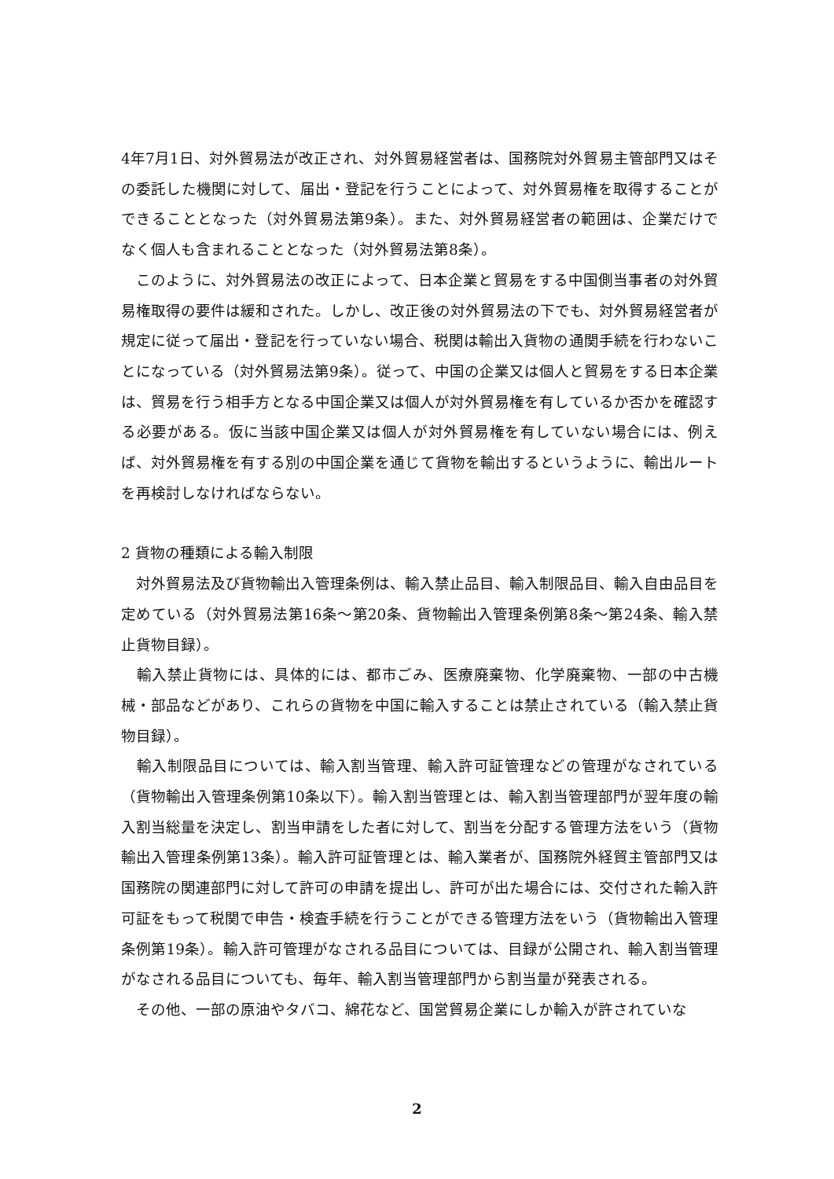4年7月1日、対外貿易法が改正され、対外貿易経営者は、国務院対外貿易主管部門又はその委託した機関に対して、届出・登記を行うことによって、対外貿易権を取得することができることとなった（対外貿易法第9条）。また、対外貿易経営者の範囲は、企業だけでなく個人も含まれることとなった（対外貿易法第8条）。
　このように、対外貿易法の改正によって、日本企業と貿易をする中国側当事者の対外貿易権取得の要件は緩和された。しかし、改正後の対外貿易法の下でも、対外貿易経営者が規定に従って届出・登記を行っていない場合、税関は輸出入貨物の通関手続を行わないことになっている（対外貿易法第9条）。従って、中国の企業又は個人と貿易をする日本企業は、貿易を行う相手方となる中国企業又は個人が対外貿易権を有しているか否かを確認する必要がある。仮に当該中国企業又は個人が対外貿易権を有していない場合には、例えば、対外貿易権を有する別の中国企業を通じて貨物を輸出するというように、輸出ルートを再検討しなければならない。
2 貨物の種類による輸入制限
　対外貿易法及び貨物輸出入管理条例は、輸入禁止品目、輸入制限品目、輸入自由品目を定めている（対外貿易法第16条～第20条、貨物輸出入管理条例第8条～第24条、輸入禁止貨物目録）。
　輸入禁止貨物には、具体的には、都市ごみ、医療廃棄物、化学廃棄物、一部の中古機械・部品などがあり、これらの貨物を中国に輸入することは禁止されている（輸入禁止貨物目録）。
　輸入制限品目については、輸入割当管理、輸入許可証管理などの管理がなされている（貨物輸出入管理条例第10条以下）。輸入割当管理とは、輸入割当管理部門が翌年度の輸入割当総量を決定し、割当申請をした者に対して、割当を分配する管理方法をいう（貨物輸出入管理条例第13条）。輸入許可証管理とは、輸入業者が、国務院外経貿主管部門又は国務院の関連部門に対して許可の申請を提出し、許可が出た場合には、交付された輸入許可証をもって税関で申告・検査手続を行うことができる管理方法をいう（貨物輸出入管理条例第19条）。輸入許可管理がなされる品目については、目録が公開され、輸入割当管理がなされる品目についても、毎年、輸入割当管理部門から割当量が発表される。
　その他、一部の原油やタバコ、綿花など、国営貿易企業にしか輸入が許されていな
2